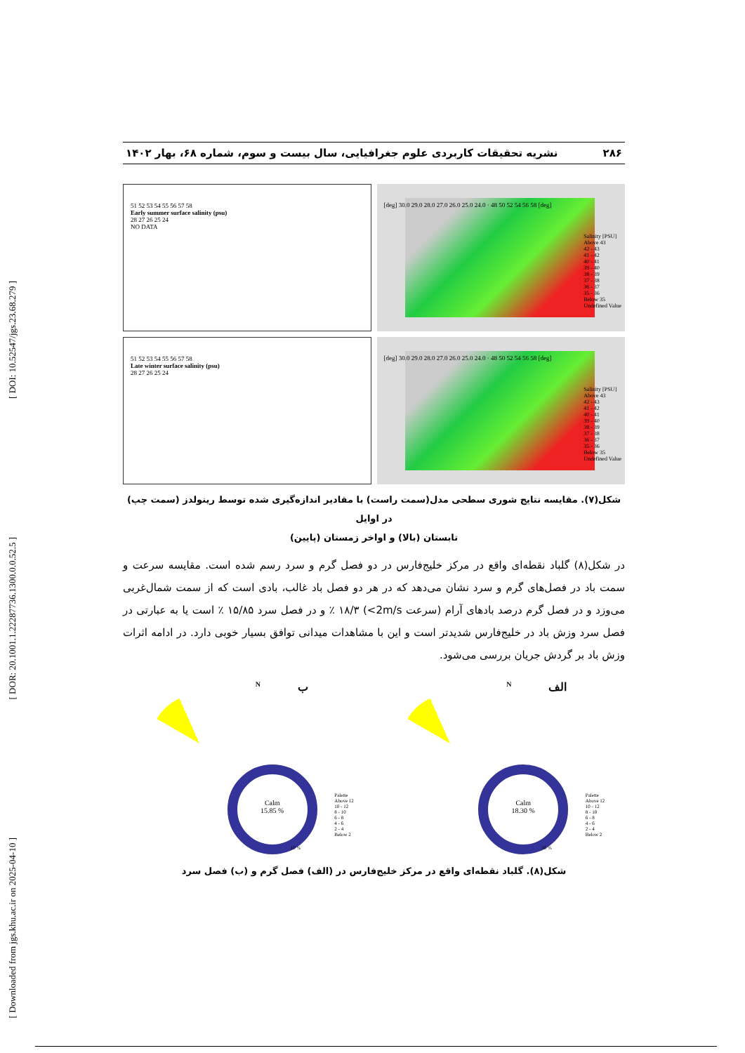[ DOI: 10.52547/jgs.23.68.279 ]
[ DOR: 20.1001.1.22287736.1300.0.0.52.5 ]
[ Downloaded from jgs.khu.ac.ir on 2025-04-10 ]
۲۸۶ نشریه تحقیقات کاربردی علوم جغرافیایی، سال بیست و سوم، شماره ۶۸، بهار ۱۴۰۲
51 52 53 54 55 56 57 58
Early summer surface salinity (psu)
28 27 26 25 24
NO DATA
[deg] 30.0 29.0 28.0 27.0 26.0 25.0 24.0 · 48 50 52 54 56 58 [deg]
Salinity [PSU]
Above 43
42 - 43
41 - 42
40 - 41
39 - 40
38 - 39
37 - 38
36 - 37
35 - 36
Below 35
Undefined Value
51 52 53 54 55 56 57 58
Late winter surface salinity (psu)
28 27 26 25 24
[deg] 30.0 29.0 28.0 27.0 26.0 25.0 24.0 · 48 50 52 54 56 58 [deg]
Salinity [PSU]
Above 43
42 - 43
41 - 42
40 - 41
39 - 40
38 - 39
37 - 38
36 - 37
35 - 36
Below 35
Undefined Value
شکل(۷). مقایسه نتایج شوری سطحی مدل(سمت راست) با مقادیر اندازه‌گیری شده توسط رینولدز (سمت چپ) در اوایل
تابستان (بالا) و اواخر زمستان (پایین)
در شکل(۸) گلباد نقطه‌ای واقع در مرکز خلیج‌فارس در دو فصل گرم و سرد رسم شده است. مقایسه سرعت و سمت باد در فصل‌های گرم و سرد نشان می‌دهد که در هر دو فصل باد غالب، بادی است که از سمت شمال‌غربی می‌وزد و در فصل گرم درصد بادهای آرام (سرعت 2m/s>) ۱۸/۳ ٪ و در فصل سرد ۱۵/۸۵ ٪ است یا به عبارتی در فصل سرد وزش باد در خلیج‌فارس شدیدتر است و این با مشاهدات میدانی توافق بسیار خوبی دارد. در ادامه اثرات وزش باد بر گردش جریان بررسی می‌شود.
N ب
Calm
15.85 %
Palette
Above 12
10 - 12
8 - 10
6 - 8
4 - 6
2 - 4
Below 2
10 %
N الف
Calm
18.30 %
Palette
Above 12
10 - 12
8 - 10
6 - 8
4 - 6
2 - 4
Below 2
10 %
شکل(۸). گلباد نقطه‌ای واقع در مرکز خلیج‌فارس در (الف) فصل گرم و (ب) فصل سرد